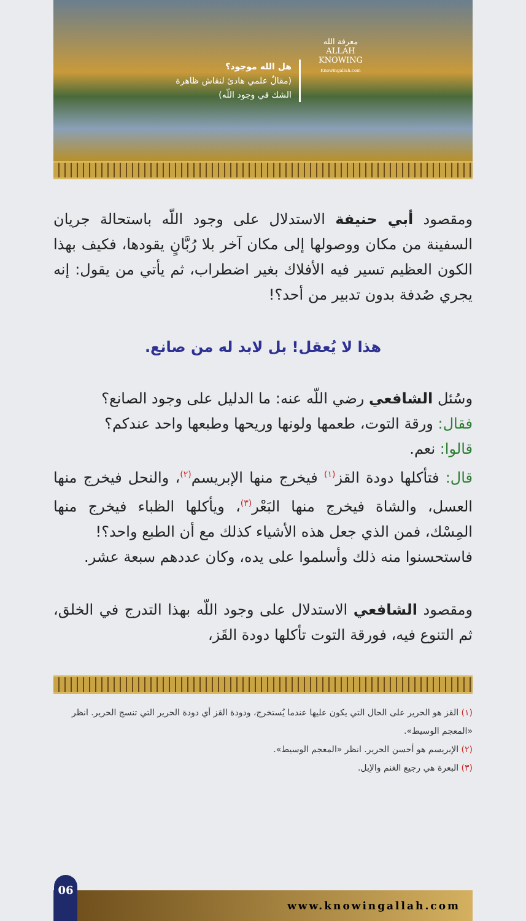معرفة الله
ALLAH
KNOWING
Knowingallah.com
هل الله موجود؟
(مقالٌ علمي هادئ لنقاش ظاهرة
الشك في وجود اللّه)
ومقصود أبي حنيفة الاستدلال على وجود اللّه باستحالة جريان السفينة من مكان ووصولها إلى مكان آخر بلا رُبَّانٍ يقودها، فكيف بهذا الكون العظيم تسير فيه الأفلاك بغير اضطراب، ثم يأتي من يقول: إنه يجري صُدفة بدون تدبير من أحد؟!
هذا لا يُعقل! بل لابد له من صانع.
وسُئل الشافعي رضي اللّه عنه: ما الدليل على وجود الصانع؟
فقال: ورقة التوت، طعمها ولونها وريحها وطبعها واحد عندكم؟
قالوا: نعم.
قال: فتأكلها دودة القز<sup>(١)</sup> فيخرج منها الإبريسم<sup>(٢)</sup>، والنحل فيخرج منها العسل، والشاة فيخرج منها البَعْر<sup>(٣)</sup>، ويأكلها الظباء فيخرج منها المِسْك، فمن الذي جعل هذه الأشياء كذلك مع أن الطبع واحد؟!
فاستحسنوا منه ذلك وأسلموا على يده، وكان عددهم سبعة عشر.
ومقصود الشافعي الاستدلال على وجود اللّه بهذا التدرج في الخلق، ثم التنوع فيه، فورقة التوت تأكلها دودة القَز،
(١) القز هو الحرير على الحال التي يكون عليها عندما يُستخرج، ودودة القز أي دودة الحرير التي تنسج الحرير. انظر «المعجم الوسيط».
(٢) الإبريسم هو أحسن الحرير. انظر «المعجم الوسيط».
(٣) البعرة هي رجيع الغنم والإبل.
www.knowingallah.com
06